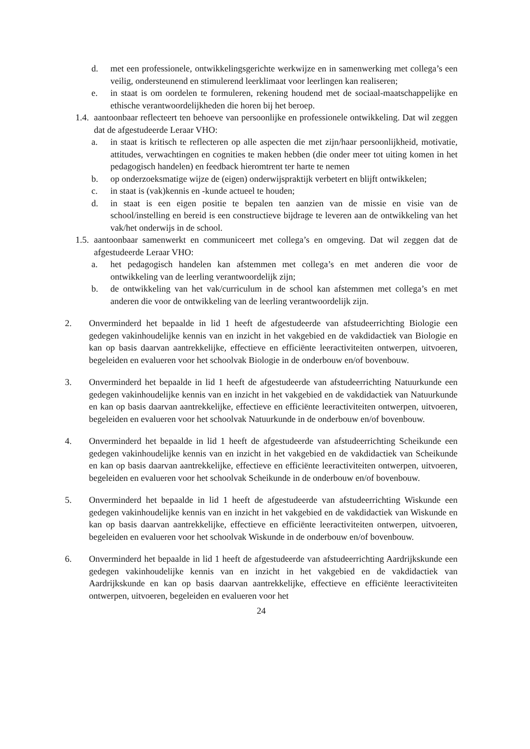d. met een professionele, ontwikkelingsgerichte werkwijze en in samenwerking met collega’s een veilig, ondersteunend en stimulerend leerklimaat voor leerlingen kan realiseren;
e. in staat is om oordelen te formuleren, rekening houdend met de sociaal-maatschappelijke en ethische verantwoordelijkheden die horen bij het beroep.
1.4.
aantoonbaar reflecteert ten behoeve van persoonlijke en professionele ontwikkeling. Dat wil zeggen dat de afgestudeerde Leraar VHO:
a. in staat is kritisch te reflecteren op alle aspecten die met zijn/haar persoonlijkheid, motivatie, attitudes, verwachtingen en cognities te maken hebben (die onder meer tot uiting komen in het pedagogisch handelen) en feedback hieromtrent ter harte te nemen
b. op onderzoeksmatige wijze de (eigen) onderwijspraktijk verbetert en blijft ontwikkelen;
c. in staat is (vak)kennis en -kunde actueel te houden;
d. in staat is een eigen positie te bepalen ten aanzien van de missie en visie van de school/instelling en bereid is een constructieve bijdrage te leveren aan de ontwikkeling van het vak/het onderwijs in de school.
1.5.
aantoonbaar samenwerkt en communiceert met collega’s en omgeving. Dat wil zeggen dat de afgestudeerde Leraar VHO:
a. het pedagogisch handelen kan afstemmen met collega’s en met anderen die voor de ontwikkeling van de leerling verantwoordelijk zijn;
b. de ontwikkeling van het vak/curriculum in de school kan afstemmen met collega’s en met anderen die voor de ontwikkeling van de leerling verantwoordelijk zijn.
2. Onverminderd het bepaalde in lid 1 heeft de afgestudeerde van afstudeerrichting Biologie een gedegen vakinhoudelijke kennis van en inzicht in het vakgebied en de vakdidactiek van Biologie en kan op basis daarvan aantrekkelijke, effectieve en efficiënte leeractiviteiten ontwerpen, uitvoeren, begeleiden en evalueren voor het schoolvak Biologie in de onderbouw en/of bovenbouw.
3. Onverminderd het bepaalde in lid 1 heeft de afgestudeerde van afstudeerrichting Natuurkunde een gedegen vakinhoudelijke kennis van en inzicht in het vakgebied en de vakdidactiek van Natuurkunde en kan op basis daarvan aantrekkelijke, effectieve en efficiënte leeractiviteiten ontwerpen, uitvoeren, begeleiden en evalueren voor het schoolvak Natuurkunde in de onderbouw en/of bovenbouw.
4. Onverminderd het bepaalde in lid 1 heeft de afgestudeerde van afstudeerrichting Scheikunde een gedegen vakinhoudelijke kennis van en inzicht in het vakgebied en de vakdidactiek van Scheikunde en kan op basis daarvan aantrekkelijke, effectieve en efficiënte leeractiviteiten ontwerpen, uitvoeren, begeleiden en evalueren voor het schoolvak Scheikunde in de onderbouw en/of bovenbouw.
5. Onverminderd het bepaalde in lid 1 heeft de afgestudeerde van afstudeerrichting Wiskunde een gedegen vakinhoudelijke kennis van en inzicht in het vakgebied en de vakdidactiek van Wiskunde en kan op basis daarvan aantrekkelijke, effectieve en efficiënte leeractiviteiten ontwerpen, uitvoeren, begeleiden en evalueren voor het schoolvak Wiskunde in de onderbouw en/of bovenbouw.
6. Onverminderd het bepaalde in lid 1 heeft de afgestudeerde van afstudeerrichting Aardrijkskunde een gedegen vakinhoudelijke kennis van en inzicht in het vakgebied en de vakdidactiek van Aardrijkskunde en kan op basis daarvan aantrekkelijke, effectieve en efficiënte leeractiviteiten ontwerpen, uitvoeren, begeleiden en evalueren voor het
24